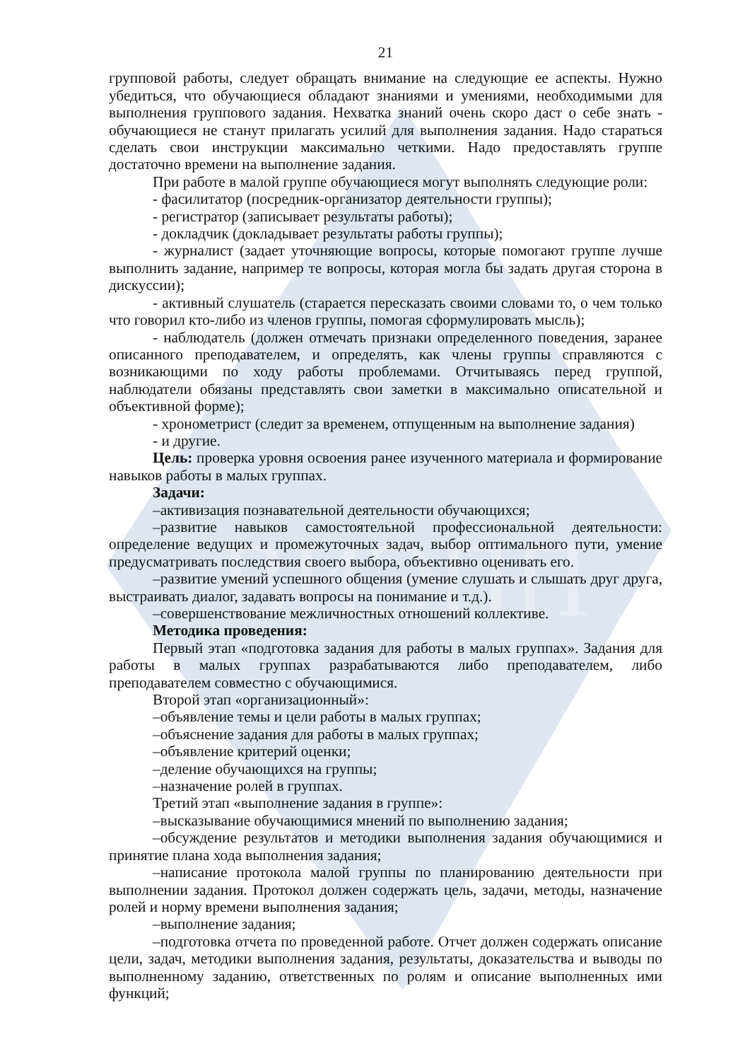ВИЭПП
21
групповой работы, следует обращать внимание на следующие ее аспекты. Нужно убедиться, что обучающиеся обладают знаниями и умениями, необходимыми для выполнения группового задания. Нехватка знаний очень скоро даст о себе знать - обучающиеся не станут прилагать усилий для выполнения задания. Надо стараться сделать свои инструкции максимально четкими. Надо предоставлять группе достаточно времени на выполнение задания.
При работе в малой группе обучающиеся могут выполнять следующие роли:
- фасилитатор (посредник-организатор деятельности группы);
- регистратор (записывает результаты работы);
- докладчик (докладывает результаты работы группы);
- журналист (задает уточняющие вопросы, которые помогают группе лучше выполнить задание, например те вопросы, которая могла бы задать другая сторона в дискуссии);
- активный слушатель (старается пересказать своими словами то, о чем только что говорил кто-либо из членов группы, помогая сформулировать мысль);
- наблюдатель (должен отмечать признаки определенного поведения, заранее описанного преподавателем, и определять, как члены группы справляются с возникающими по ходу работы проблемами. Отчитываясь перед группой, наблюдатели обязаны представлять свои заметки в максимально описательной и объективной форме);
- хронометрист (следит за временем, отпущенным на выполнение задания)
- и другие.
Цель: проверка уровня освоения ранее изученного материала и формирование навыков работы в малых группах.
Задачи:
–активизация познавательной деятельности обучающихся;
–развитие навыков самостоятельной профессиональной деятельности: определение ведущих и промежуточных задач, выбор оптимального пути, умение предусматривать последствия своего выбора, объективно оценивать его.
–развитие умений успешного общения (умение слушать и слышать друг друга, выстраивать диалог, задавать вопросы на понимание и т.д.).
–совершенствование межличностных отношений коллективе.
Методика проведения:
Первый этап «подготовка задания для работы в малых группах». Задания для работы в малых группах разрабатываются либо преподавателем, либо преподавателем совместно с обучающимися.
Второй этап «организационный»:
–объявление темы и цели работы в малых группах;
–объяснение задания для работы в малых группах;
–объявление критерий оценки;
–деление обучающихся на группы;
–назначение ролей в группах.
Третий этап «выполнение задания в группе»:
–высказывание обучающимися мнений по выполнению задания;
–обсуждение результатов и методики выполнения задания обучающимися и принятие плана хода выполнения задания;
–написание протокола малой группы по планированию деятельности при выполнении задания. Протокол должен содержать цель, задачи, методы, назначение ролей и норму времени выполнения задания;
–выполнение задания;
–подготовка отчета по проведенной работе. Отчет должен содержать описание цели, задач, методики выполнения задания, результаты, доказательства и выводы по выполненному заданию, ответственных по ролям и описание выполненных ими функций;